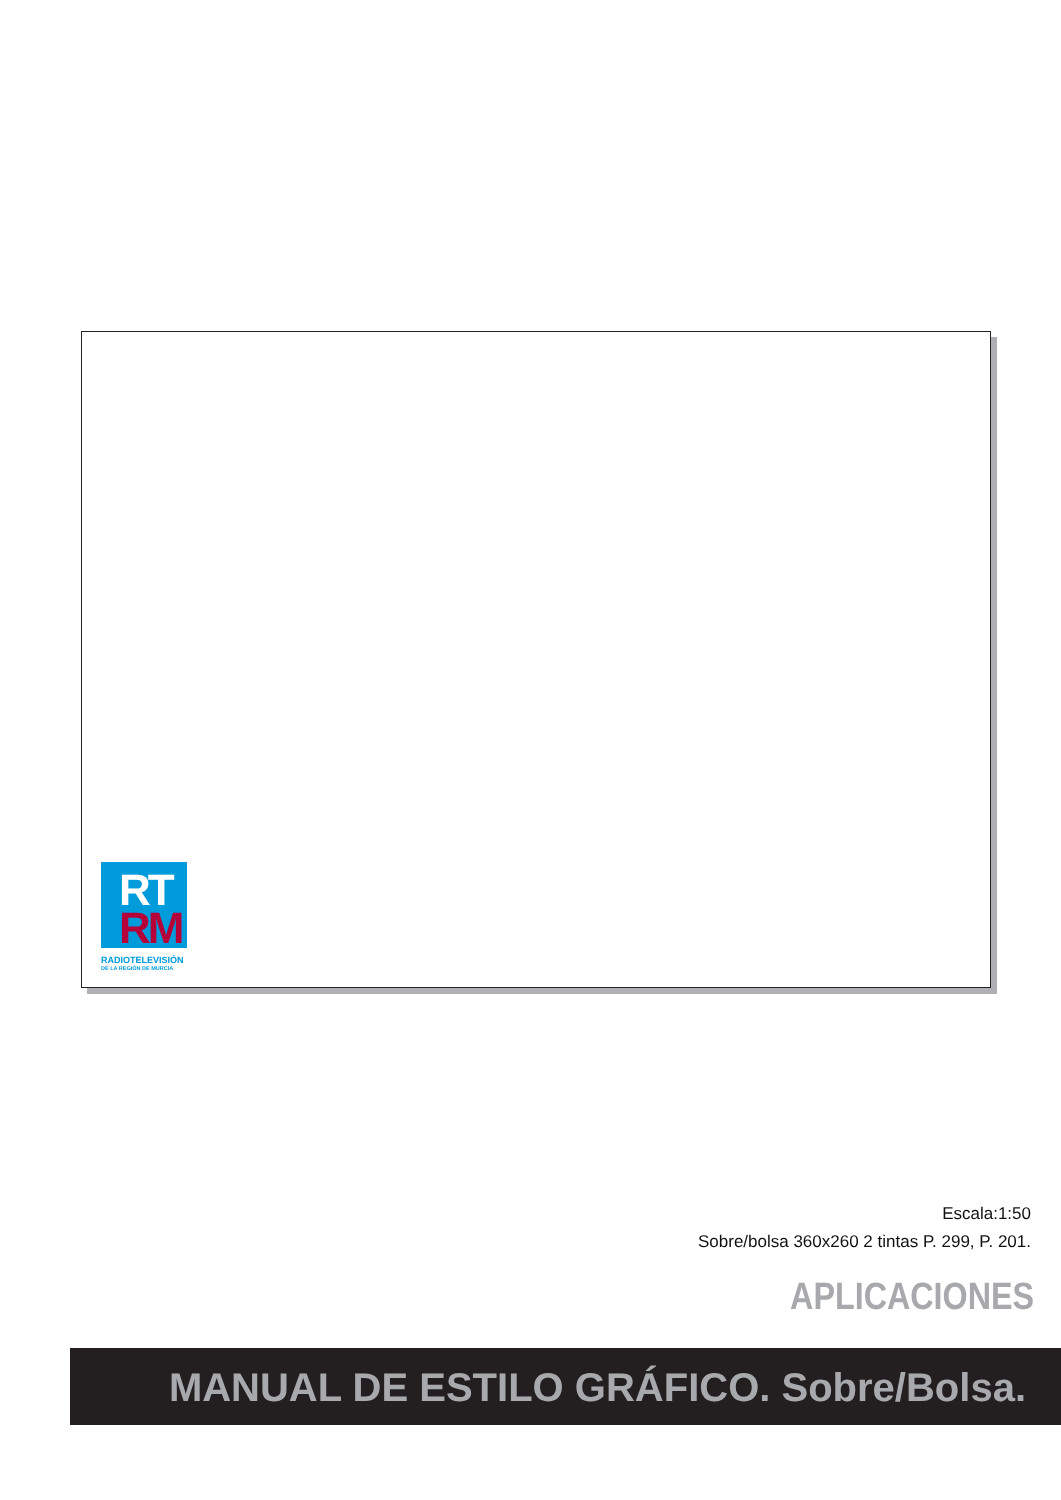RT
RM
RADIOTELEVISIÓN
DE LA REGIÓN DE MURCIA
Escala:1:50
Sobre/bolsa 360x260 2 tintas P. 299, P. 201.
APLICACIONES
MANUAL DE ESTILO GRÁFICO. Sobre/Bolsa.